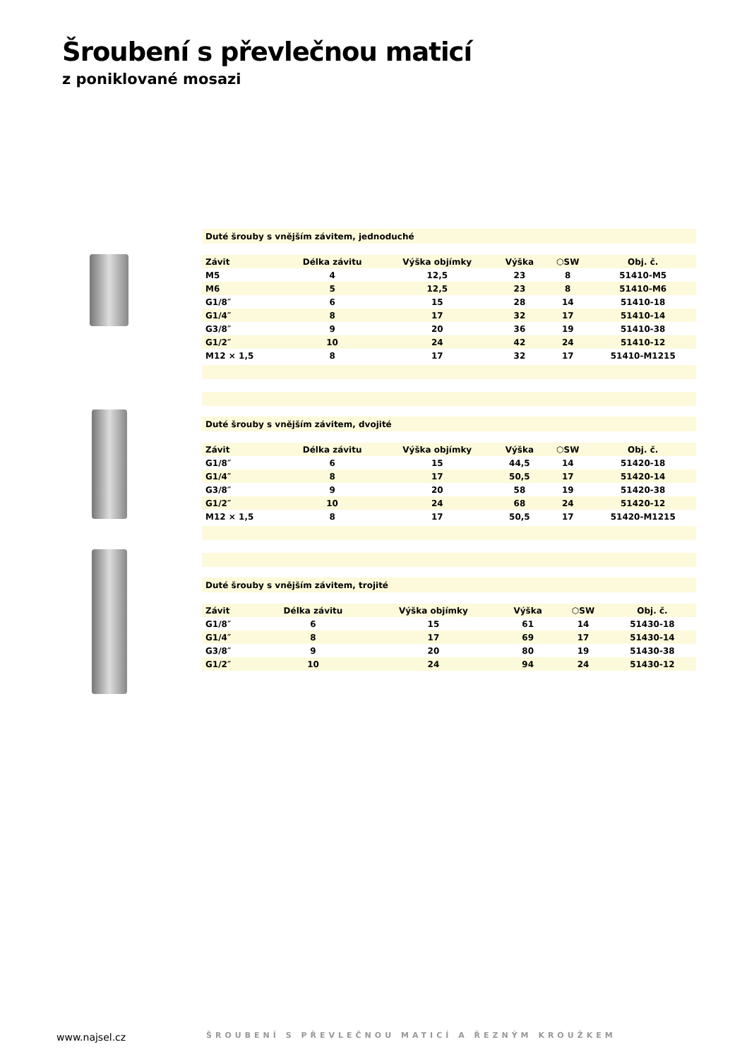Šroubení s převlečnou maticí
z poniklované mosazi
Duté šrouby s vnějším závitem, jednoduché
| Závit | Délka závitu | Výška objímky | Výška | ⬡SW | Obj. č. |
| --- | --- | --- | --- | --- | --- |
| M5 | 4 | 12,5 | 23 | 8 | 51410-M5 |
| M6 | 5 | 12,5 | 23 | 8 | 51410-M6 |
| G1/8″ | 6 | 15 | 28 | 14 | 51410-18 |
| G1/4″ | 8 | 17 | 32 | 17 | 51410-14 |
| G3/8″ | 9 | 20 | 36 | 19 | 51410-38 |
| G1/2″ | 10 | 24 | 42 | 24 | 51410-12 |
| M12 × 1,5 | 8 | 17 | 32 | 17 | 51410-M1215 |
Duté šrouby s vnějším závitem, dvojité
| Závit | Délka závitu | Výška objímky | Výška | ⬡SW | Obj. č. |
| --- | --- | --- | --- | --- | --- |
| G1/8″ | 6 | 15 | 44,5 | 14 | 51420-18 |
| G1/4″ | 8 | 17 | 50,5 | 17 | 51420-14 |
| G3/8″ | 9 | 20 | 58 | 19 | 51420-38 |
| G1/2″ | 10 | 24 | 68 | 24 | 51420-12 |
| M12 × 1,5 | 8 | 17 | 50,5 | 17 | 51420-M1215 |
Duté šrouby s vnějším závitem, trojité
| Závit | Délka závitu | Výška objímky | Výška | ⬡SW | Obj. č. |
| --- | --- | --- | --- | --- | --- |
| G1/8″ | 6 | 15 | 61 | 14 | 51430-18 |
| G1/4″ | 8 | 17 | 69 | 17 | 51430-14 |
| G3/8″ | 9 | 20 | 80 | 19 | 51430-38 |
| G1/2″ | 10 | 24 | 94 | 24 | 51430-12 |
www.najsel.cz
ŠROUBENÍ S PŘEVLEČNOU MATICÍ A ŘEZNÝM KROUŽKEM